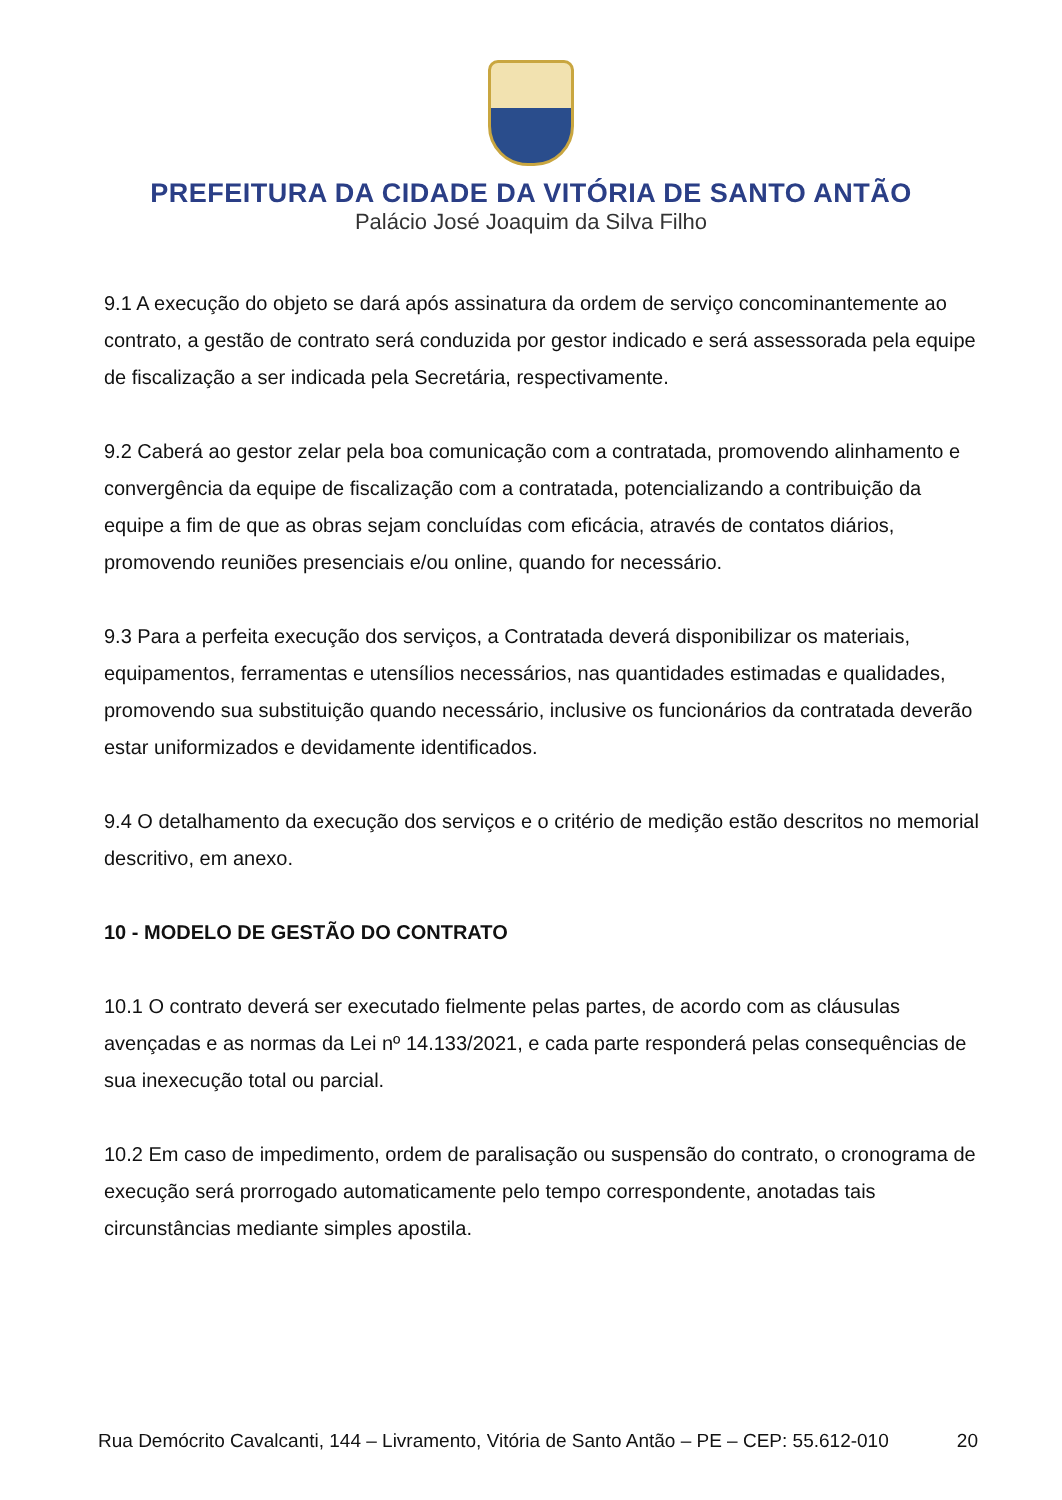PREFEITURA DA CIDADE DA VITÓRIA DE SANTO ANTÃO
Palácio José Joaquim da Silva Filho
9.1 A execução do objeto se dará após assinatura da ordem de serviço concominantemente ao contrato, a gestão de contrato será conduzida por gestor indicado e será assessorada pela equipe de fiscalização a ser indicada pela Secretária, respectivamente.
9.2 Caberá ao gestor zelar pela boa comunicação com a contratada, promovendo alinhamento e convergência da equipe de fiscalização com a contratada, potencializando a contribuição da equipe a fim de que as obras sejam concluídas com eficácia, através de contatos diários, promovendo reuniões presenciais e/ou online, quando for necessário.
9.3 Para a perfeita execução dos serviços, a Contratada deverá disponibilizar os materiais, equipamentos, ferramentas e utensílios necessários, nas quantidades estimadas e qualidades, promovendo sua substituição quando necessário, inclusive os funcionários da contratada deverão estar uniformizados e devidamente identificados.
9.4 O detalhamento da execução dos serviços e o critério de medição estão descritos no memorial descritivo, em anexo.
10 - MODELO DE GESTÃO DO CONTRATO
10.1 O contrato deverá ser executado fielmente pelas partes, de acordo com as cláusulas avençadas e as normas da Lei nº 14.133/2021, e cada parte responderá pelas consequências de sua inexecução total ou parcial.
10.2 Em caso de impedimento, ordem de paralisação ou suspensão do contrato, o cronograma de execução será prorrogado automaticamente pelo tempo correspondente, anotadas tais circunstâncias mediante simples apostila.
Rua Demócrito Cavalcanti, 144 – Livramento, Vitória de Santo Antão – PE – CEP: 55.612-010 20